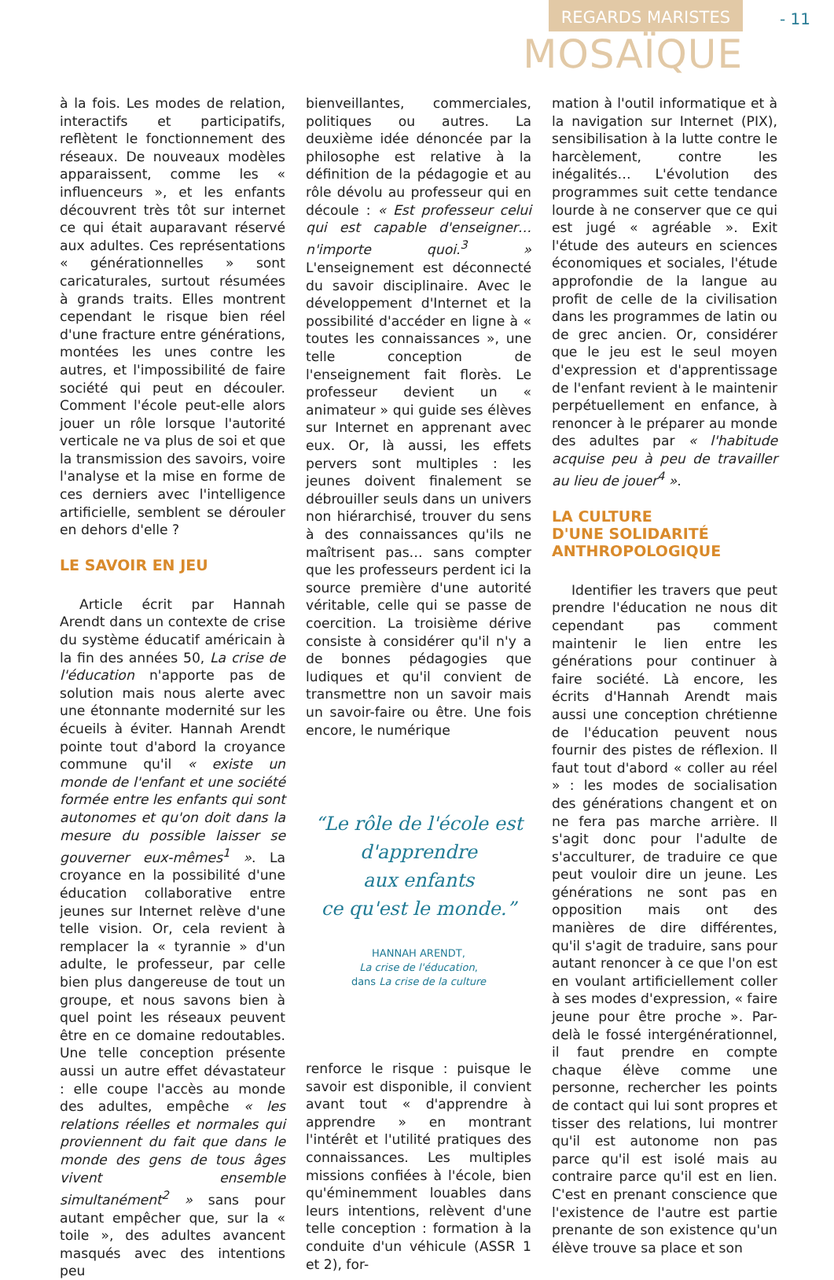REGARDS MARISTES - 11
MOSAÏQUE
à la fois. Les modes de relation, interactifs et participatifs, reflètent le fonctionnement des réseaux. De nouveaux modèles apparaissent, comme les « influenceurs », et les enfants découvrent très tôt sur internet ce qui était auparavant réservé aux adultes. Ces représentations « générationnelles » sont caricaturales, surtout résumées à grands traits. Elles montrent cependant le risque bien réel d'une fracture entre générations, montées les unes contre les autres, et l'impossibilité de faire société qui peut en découler. Comment l'école peut-elle alors jouer un rôle lorsque l'autorité verticale ne va plus de soi et que la transmission des savoirs, voire l'analyse et la mise en forme de ces derniers avec l'intelligence artificielle, semblent se dérouler en dehors d'elle ?
LE SAVOIR EN JEU
Article écrit par Hannah Arendt dans un contexte de crise du système éducatif américain à la fin des années 50, La crise de l'éducation n'apporte pas de solution mais nous alerte avec une étonnante modernité sur les écueils à éviter. Hannah Arendt pointe tout d'abord la croyance commune qu'il « existe un monde de l'enfant et une société formée entre les enfants qui sont autonomes et qu'on doit dans la mesure du possible laisser se gouverner eux-mêmes<sup>1</sup> ». La croyance en la possibilité d'une éducation collaborative entre jeunes sur Internet relève d'une telle vision. Or, cela revient à remplacer la « tyrannie » d'un adulte, le professeur, par celle bien plus dangereuse de tout un groupe, et nous savons bien à quel point les réseaux peuvent être en ce domaine redoutables. Une telle conception présente aussi un autre effet dévastateur : elle coupe l'accès au monde des adultes, empêche « les relations réelles et normales qui proviennent du fait que dans le monde des gens de tous âges vivent ensemble simultanément<sup>2</sup> » sans pour autant empêcher que, sur la « toile », des adultes avancent masqués avec des intentions peu
bienveillantes, commerciales, politiques ou autres. La deuxième idée dénoncée par la philosophe est relative à la définition de la pédagogie et au rôle dévolu au professeur qui en découle : « Est professeur celui qui est capable d'enseigner… n'importe quoi.<sup>3</sup> » L'enseignement est déconnecté du savoir disciplinaire. Avec le développement d'Internet et la possibilité d'accéder en ligne à « toutes les connaissances », une telle conception de l'enseignement fait florès. Le professeur devient un « animateur » qui guide ses élèves sur Internet en apprenant avec eux. Or, là aussi, les effets pervers sont multiples : les jeunes doivent finalement se débrouiller seuls dans un univers non hiérarchisé, trouver du sens à des connaissances qu'ils ne maîtrisent pas… sans compter que les professeurs perdent ici la source première d'une autorité véritable, celle qui se passe de coercition. La troisième dérive consiste à considérer qu'il n'y a de bonnes pédagogies que ludiques et qu'il convient de transmettre non un savoir mais un savoir-faire ou être. Une fois encore, le numérique
“Le rôle de l'école est d'apprendre
aux enfants
ce qu'est le monde.”
HANNAH ARENDT,
La crise de l'éducation,
dans La crise de la culture
renforce le risque : puisque le savoir est disponible, il convient avant tout « d'apprendre à apprendre » en montrant l'intérêt et l'utilité pratiques des connaissances. Les multiples missions confiées à l'école, bien qu'éminemment louables dans leurs intentions, relèvent d'une telle conception : formation à la conduite d'un véhicule (ASSR 1 et 2), for-
mation à l'outil informatique et à la navigation sur Internet (PIX), sensibilisation à la lutte contre le harcèlement, contre les inégalités… L'évolution des programmes suit cette tendance lourde à ne conserver que ce qui est jugé « agréable ». Exit l'étude des auteurs en sciences économiques et sociales, l'étude approfondie de la langue au profit de celle de la civilisation dans les programmes de latin ou de grec ancien. Or, considérer que le jeu est le seul moyen d'expression et d'apprentissage de l'enfant revient à le maintenir perpétuellement en enfance, à renoncer à le préparer au monde des adultes par « l'habitude acquise peu à peu de travailler au lieu de jouer<sup>4</sup> ».
LA CULTURE
D'UNE SOLIDARITÉ
ANTHROPOLOGIQUE
Identifier les travers que peut prendre l'éducation ne nous dit cependant pas comment maintenir le lien entre les générations pour continuer à faire société. Là encore, les écrits d'Hannah Arendt mais aussi une conception chrétienne de l'éducation peuvent nous fournir des pistes de réflexion. Il faut tout d'abord « coller au réel » : les modes de socialisation des générations changent et on ne fera pas marche arrière. Il s'agit donc pour l'adulte de s'acculturer, de traduire ce que peut vouloir dire un jeune. Les générations ne sont pas en opposition mais ont des manières de dire différentes, qu'il s'agit de traduire, sans pour autant renoncer à ce que l'on est en voulant artificiellement coller à ses modes d'expression, « faire jeune pour être proche ». Par-delà le fossé intergénérationnel, il faut prendre en compte chaque élève comme une personne, rechercher les points de contact qui lui sont propres et tisser des relations, lui montrer qu'il est autonome non pas parce qu'il est isolé mais au contraire parce qu'il est en lien. C'est en prenant conscience que l'existence de l'autre est partie prenante de son existence qu'un élève trouve sa place et son